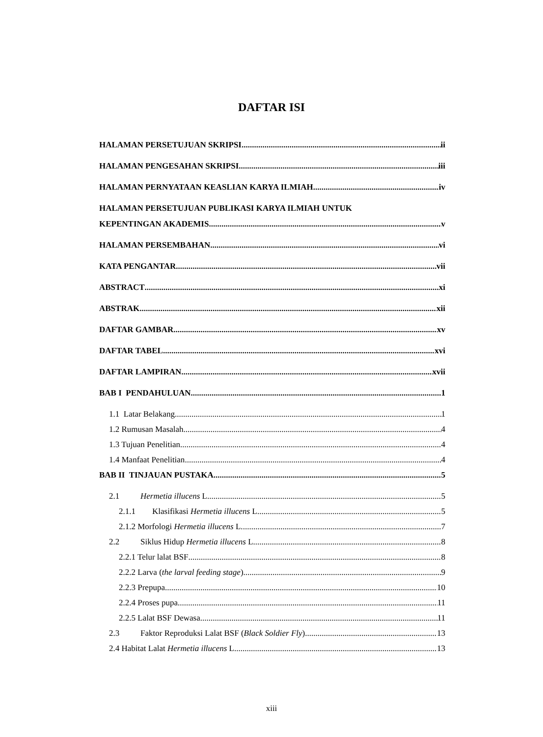DAFTAR ISI
HALAMAN PERSETUJUAN SKRIPSI ii
HALAMAN PENGESAHAN SKRIPSI iii
HALAMAN PERNYATAAN KEASLIAN KARYA ILMIAH iv
HALAMAN PERSETUJUAN PUBLIKASI KARYA ILMIAH UNTUK
KEPENTINGAN AKADEMIS v
HALAMAN PERSEMBAHAN vi
KATA PENGANTAR vii
ABSTRACT xi
ABSTRAK xii
DAFTAR GAMBAR xv
DAFTAR TABEL xvi
DAFTAR LAMPIRAN xvii
BAB I PENDAHULUAN 1
1.1 Latar Belakang 1
1.2 Rumusan Masalah 4
1.3 Tujuan Penelitian 4
1.4 Manfaat Penelitian 4
BAB II TINJAUAN PUSTAKA 5
2.1 Hermetia illucens L. 5
2.1.1 Klasifikasi Hermetia illucens L. 5
2.1.2 Morfologi Hermetia illucens L. 7
2.2 Siklus Hidup Hermetia illucens L. 8
2.2.1 Telur lalat BSF 8
2.2.2 Larva (the larval feeding stage) 9
2.2.3 Prepupa 10
2.2.4 Proses pupa 11
2.2.5 Lalat BSF Dewasa 11
2.3 Faktor Reproduksi Lalat BSF (Black Soldier Fly) 13
2.4 Habitat Lalat Hermetia illucens L. 13
xiii